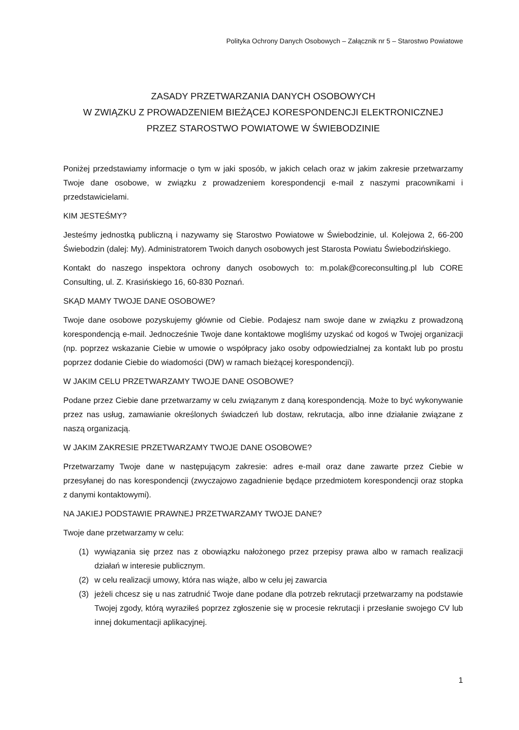Polityka Ochrony Danych Osobowych – Załącznik nr 5 – Starostwo Powiatowe
ZASADY PRZETWARZANIA DANYCH OSOBOWYCH
W ZWIĄZKU Z PROWADZENIEM BIEŻĄCEJ KORESPONDENCJI ELEKTRONICZNEJ
PRZEZ STAROSTWO POWIATOWE W ŚWIEBODZINIE
Poniżej przedstawiamy informacje o tym w jaki sposób, w jakich celach oraz w jakim zakresie przetwarzamy Twoje dane osobowe, w związku z prowadzeniem korespondencji e-mail z naszymi pracownikami i przedstawicielami.
KIM JESTEŚMY?
Jesteśmy jednostką publiczną i nazywamy się Starostwo Powiatowe w Świebodzinie, ul. Kolejowa 2, 66-200 Świebodzin (dalej: My). Administratorem Twoich danych osobowych jest Starosta Powiatu Świebodzińskiego.
Kontakt do naszego inspektora ochrony danych osobowych to: m.polak@coreconsulting.pl lub CORE Consulting, ul. Z. Krasińskiego 16, 60-830 Poznań.
SKĄD MAMY TWOJE DANE OSOBOWE?
Twoje dane osobowe pozyskujemy głównie od Ciebie. Podajesz nam swoje dane w związku z prowadzoną korespondencją e-mail. Jednocześnie Twoje dane kontaktowe mogliśmy uzyskać od kogoś w Twojej organizacji (np. poprzez wskazanie Ciebie w umowie o współpracy jako osoby odpowiedzialnej za kontakt lub po prostu poprzez dodanie Ciebie do wiadomości (DW) w ramach bieżącej korespondencji).
W JAKIM CELU PRZETWARZAMY TWOJE DANE OSOBOWE?
Podane przez Ciebie dane przetwarzamy w celu związanym z daną korespondencją. Może to być wykonywanie przez nas usług, zamawianie określonych świadczeń lub dostaw, rekrutacja, albo inne działanie związane z naszą organizacją.
W JAKIM ZAKRESIE PRZETWARZAMY TWOJE DANE OSOBOWE?
Przetwarzamy Twoje dane w następującym zakresie: adres e-mail oraz dane zawarte przez Ciebie w przesyłanej do nas korespondencji (zwyczajowo zagadnienie będące przedmiotem korespondencji oraz stopka z danymi kontaktowymi).
NA JAKIEJ PODSTAWIE PRAWNEJ PRZETWARZAMY TWOJE DANE?
Twoje dane przetwarzamy w celu:
(1) wywiązania się przez nas z obowiązku nałożonego przez przepisy prawa albo w ramach realizacji działań w interesie publicznym.
(2) w celu realizacji umowy, która nas wiąże, albo w celu jej zawarcia
(3) jeżeli chcesz się u nas zatrudnić Twoje dane podane dla potrzeb rekrutacji przetwarzamy na podstawie Twojej zgody, którą wyraziłeś poprzez zgłoszenie się w procesie rekrutacji i przesłanie swojego CV lub innej dokumentacji aplikacyjnej.
1